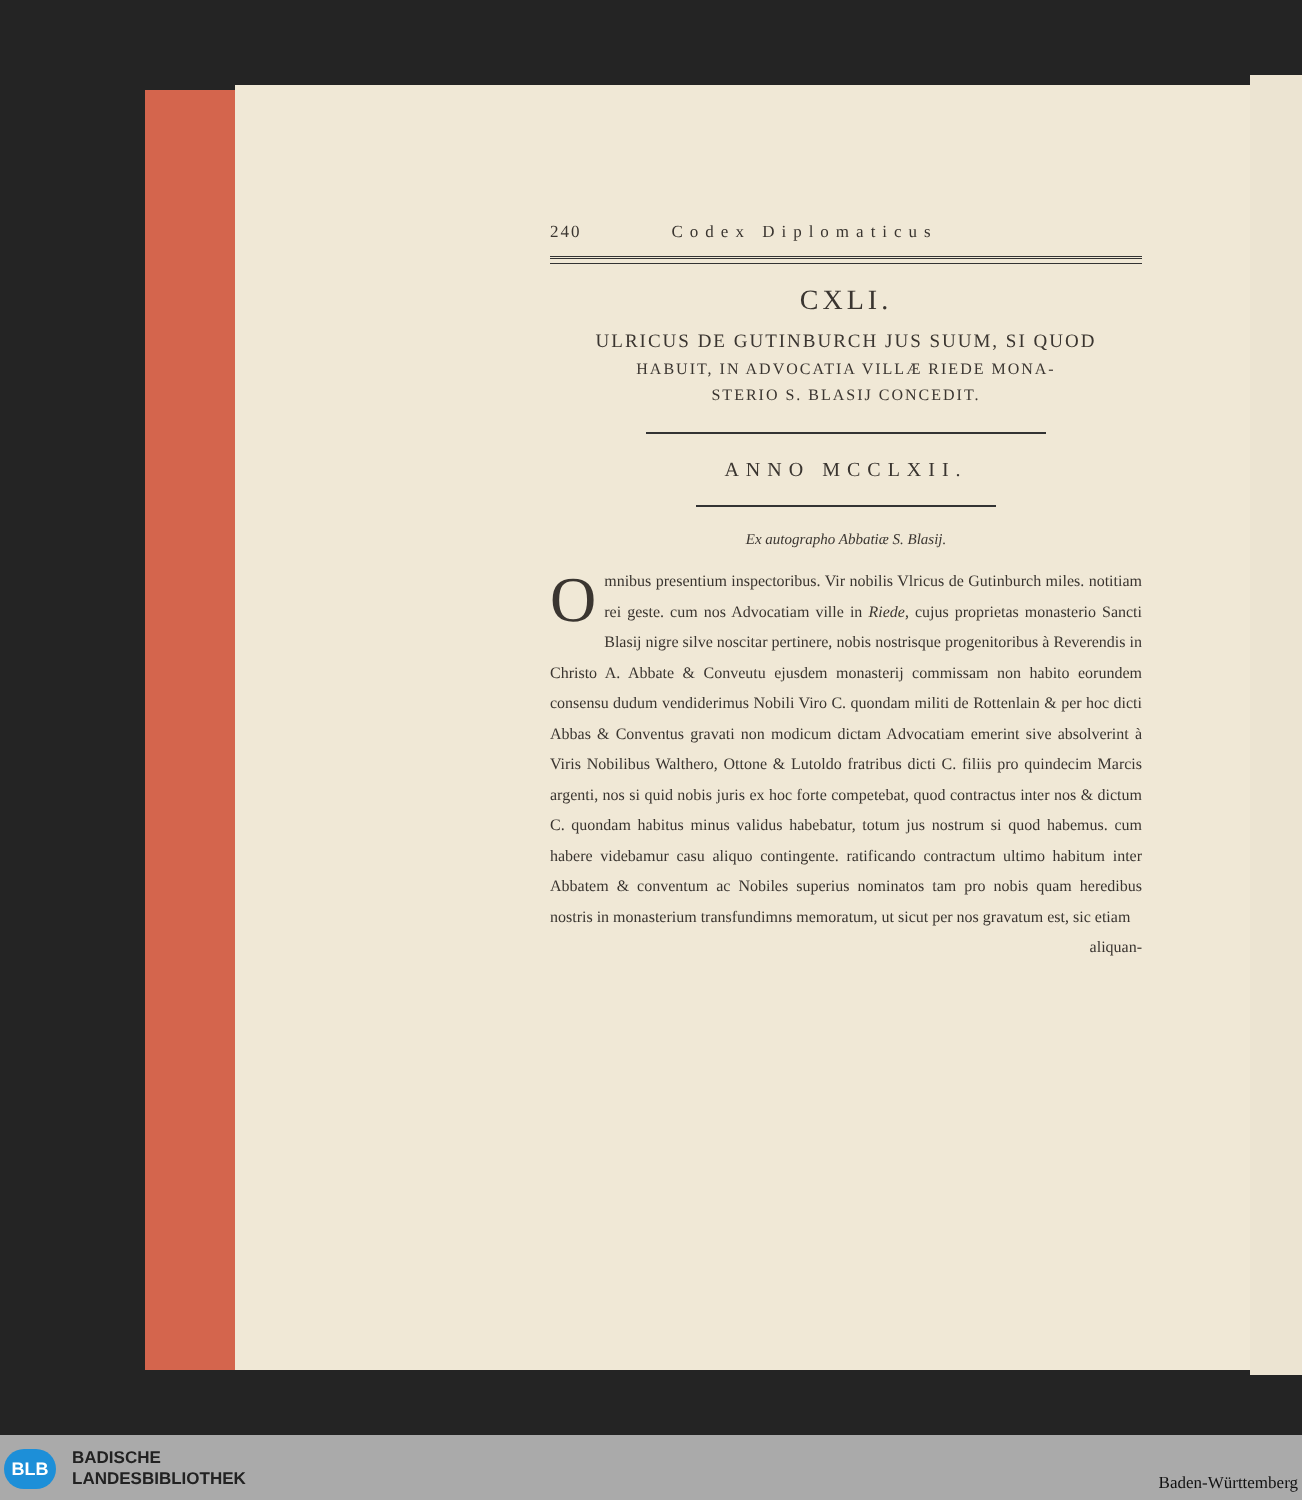240 Codex Diplomaticus
CXLI.
ULRICUS DE GUTINBURCH JUS SUUM, SI QUOD
HABUIT, IN ADVOCATIA VILLÆ RIEDE MONA-
STERIO S. BLASIJ CONCEDIT.
ANNO MCCLXII.
Ex autographo Abbatiæ S. Blasij.
Omnibus presentium inspectoribus. Vir nobilis Vlricus de Gutinburch miles. notitiam rei geste. cum nos Advocatiam ville in Riede, cujus proprietas monasterio Sancti Blasij nigre silve noscitar pertinere, nobis nostrisque progenitoribus à Reverendis in Christo A. Abbate & Conveutu ejusdem monasterij commissam non habito eorundem consensu dudum vendiderimus Nobili Viro C. quondam militi de Rottenlain & per hoc dicti Abbas & Conventus gravati non modicum dictam Advocatiam emerint sive absolverint à Viris Nobilibus Walthero, Ottone & Lutoldo fratribus dicti C. filiis pro quindecim Marcis argenti, nos si quid nobis juris ex hoc forte competebat, quod contractus inter nos & dictum C. quondam habitus minus validus habebatur, totum jus nostrum si quod habemus. cum habere videbamur casu aliquo contingente. ratificando contractum ultimo habitum inter Abbatem & conventum ac Nobiles superius nominatos tam pro nobis quam heredibus nostris in monasterium transfundimns memoratum, ut sicut per nos gravatum est, sic etiam
aliquan-
BLB
BADISCHE
LANDESBIBLIOTHEK
Baden-Württemberg